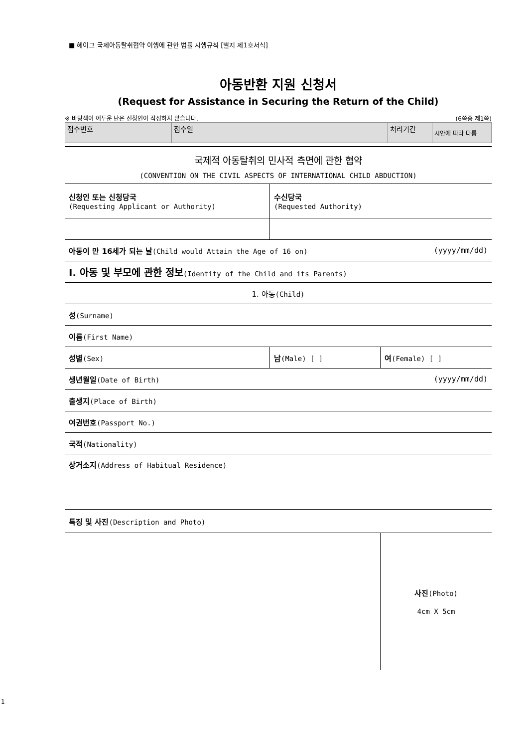■ 헤이그 국제아동탈취협약 이행에 관한 법률 시행규칙 [별지 제1호서식]
아동반환 지원 신청서
(Request for Assistance in Securing the Return of the Child)
※ 바탕색이 어두운 난은 신청인이 작성하지 않습니다. (6쪽중 제1쪽)
| 접수번호 | 접수일 | 처리기간 | 시안에 따라 다름 |
국제적 아동탈취의 민사적 측면에 관한 협약
(CONVENTION ON THE CIVIL ASPECTS OF INTERNATIONAL CHILD ABDUCTION)
| 신청인 또는 신청당국 (Requesting Applicant or Authority) | 수신당국 (Requested Authority) | |
| 아동이 만 16세가 되는 날 (Child would Attain the Age of 16 on) | | (yyyy/mm/dd) |
| Ⅰ. 아동 및 부모에 관한 정보 (Identity of the Child and its Parents) | | |
| 1. 아동 (Child) | | |
| 성 (Surname) | | |
| 이름 (First Name) | | |
| 성별 (Sex) | 남 (Male) [ ] | 여 (Female) [ ] |
| 생년월일 (Date of Birth) | | (yyyy/mm/dd) |
| 출생지 (Place of Birth) | | |
| 여권번호 (Passport No.) | | |
| 국적 (Nationality) | | |
| 상거소지 (Address of Habitual Residence) | | |
| 특징 및 사진 (Description and Photo) | | |
| | | 사진 (Photo) 4cm X 5cm |
1